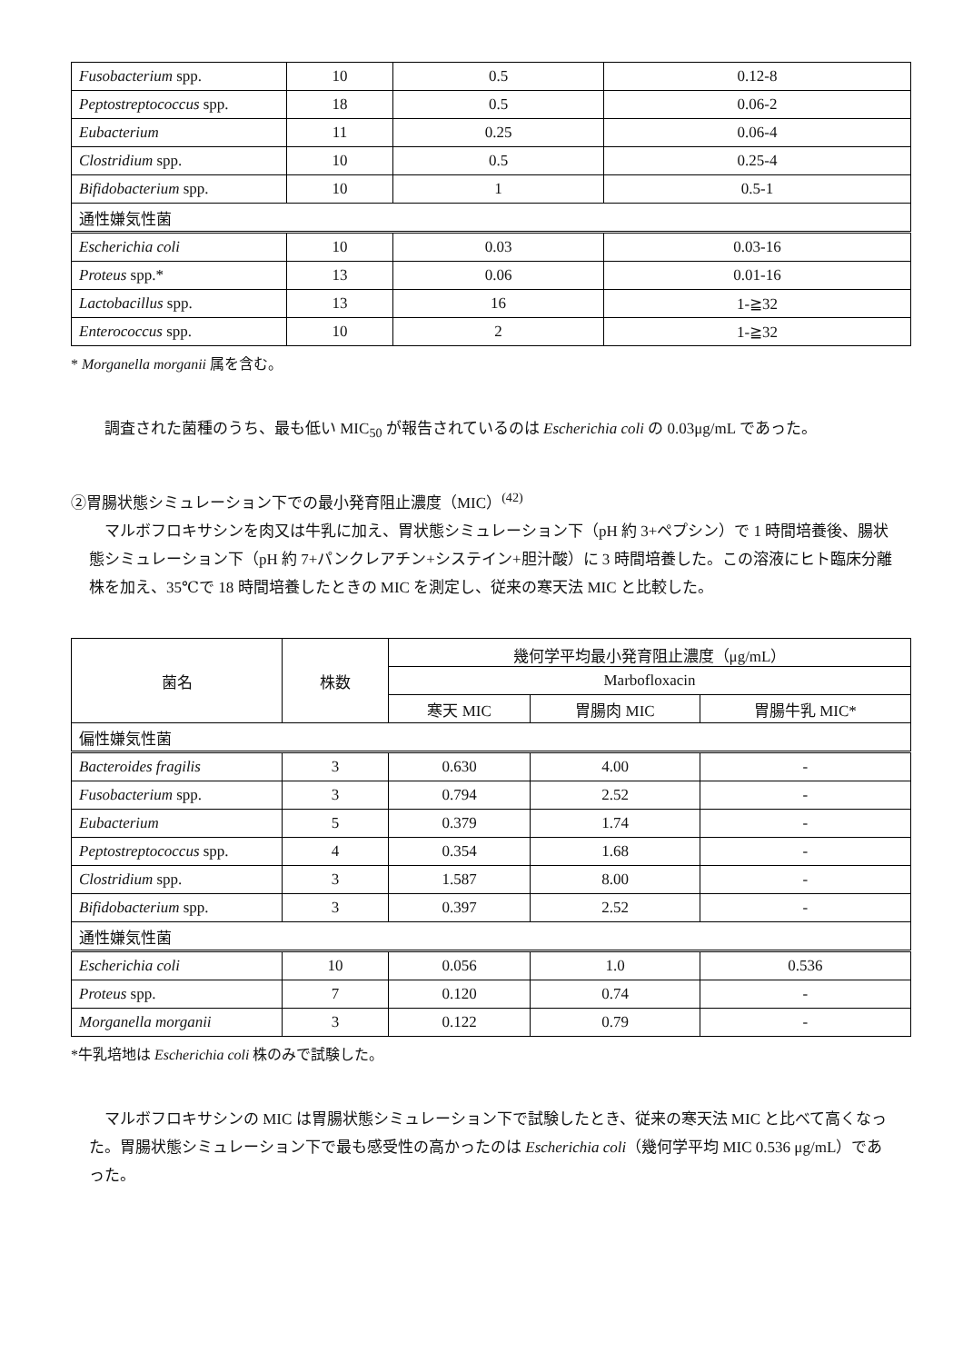| Fusobacterium spp. | 10 | 0.5 | 0.12-8 |
| Peptostreptococcus spp. | 18 | 0.5 | 0.06-2 |
| Eubacterium | 11 | 0.25 | 0.06-4 |
| Clostridium spp. | 10 | 0.5 | 0.25-4 |
| Bifidobacterium spp. | 10 | 1 | 0.5-1 |
| 通性嫌気性菌 | | | |
| Escherichia coli | 10 | 0.03 | 0.03-16 |
| Proteus spp.* | 13 | 0.06 | 0.01-16 |
| Lactobacillus spp. | 13 | 16 | 1-≧32 |
| Enterococcus spp. | 10 | 2 | 1-≧32 |
* Morganella morganii 属を含む。
調査された菌種のうち、最も低い MIC<sub>50</sub> が報告されているのは Escherichia coli の 0.03μg/mL であった。
②胃腸状態シミュレーション下での最小発育阻止濃度（MIC）<sup>(42)</sup>
マルボフロキサシンを肉又は牛乳に加え、胃状態シミュレーション下（pH 約 3+ペプシン）で 1 時間培養後、腸状態シミュレーション下（pH 約 7+パンクレアチン+システイン+胆汁酸）に 3 時間培養した。この溶液にヒト臨床分離株を加え、35℃で 18 時間培養したときの MIC を測定し、従来の寒天法 MIC と比較した。
| 菌名 | 株数 | 幾何学平均最小発育阻止濃度（μg/mL） | | |
| --- | --- | --- | --- | --- |
| | | Marbofloxacin | | |
| | | 寒天 MIC | 胃腸肉 MIC | 胃腸牛乳 MIC* |
| 偏性嫌気性菌 | | | | |
| Bacteroides fragilis | 3 | 0.630 | 4.00 | - |
| Fusobacterium spp. | 3 | 0.794 | 2.52 | - |
| Eubacterium | 5 | 0.379 | 1.74 | - |
| Peptostreptococcus spp. | 4 | 0.354 | 1.68 | - |
| Clostridium spp. | 3 | 1.587 | 8.00 | - |
| Bifidobacterium spp. | 3 | 0.397 | 2.52 | - |
| 通性嫌気性菌 | | | | |
| Escherichia coli | 10 | 0.056 | 1.0 | 0.536 |
| Proteus spp. | 7 | 0.120 | 0.74 | - |
| Morganella morganii | 3 | 0.122 | 0.79 | - |
*牛乳培地は Escherichia coli 株のみで試験した。
マルボフロキサシンの MIC は胃腸状態シミュレーション下で試験したとき、従来の寒天法 MIC と比べて高くなった。胃腸状態シミュレーション下で最も感受性の高かったのは Escherichia coli（幾何学平均 MIC 0.536 μg/mL）であった。